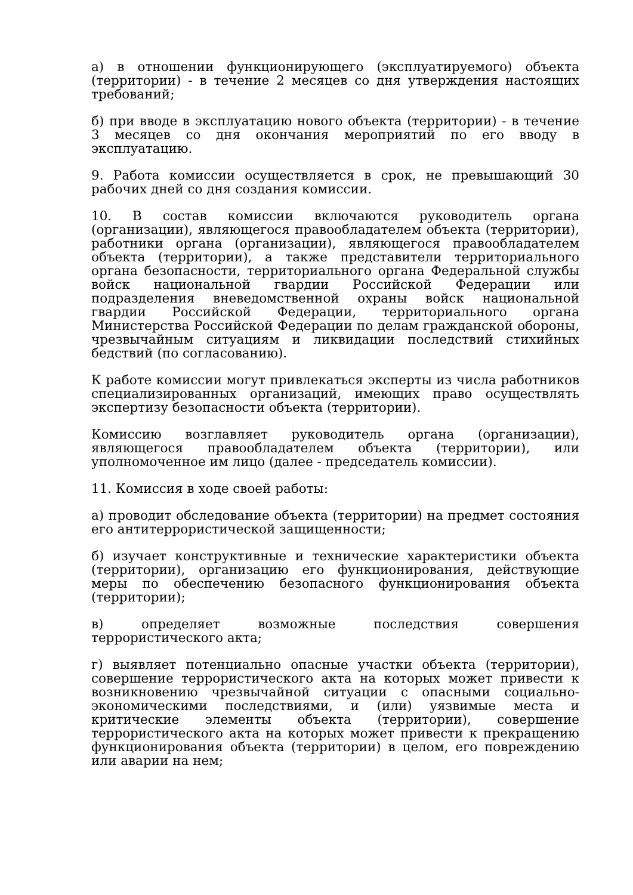а) в отношении функционирующего (эксплуатируемого) объекта (территории) - в течение 2 месяцев со дня утверждения настоящих требований;
б) при вводе в эксплуатацию нового объекта (территории) - в течение 3 месяцев со дня окончания мероприятий по его вводу в эксплуатацию.
9. Работа комиссии осуществляется в срок, не превышающий 30 рабочих дней со дня создания комиссии.
10. В состав комиссии включаются руководитель органа (организации), являющегося правообладателем объекта (территории), работники органа (организации), являющегося правообладателем объекта (территории), а также представители территориального органа безопасности, территориального органа Федеральной службы войск национальной гвардии Российской Федерации или подразделения вневедомственной охраны войск национальной гвардии Российской Федерации, территориального органа Министерства Российской Федерации по делам гражданской обороны, чрезвычайным ситуациям и ликвидации последствий стихийных бедствий (по согласованию).
К работе комиссии могут привлекаться эксперты из числа работников специализированных организаций, имеющих право осуществлять экспертизу безопасности объекта (территории).
Комиссию возглавляет руководитель органа (организации), являющегося правообладателем объекта (территории), или уполномоченное им лицо (далее - председатель комиссии).
11. Комиссия в ходе своей работы:
а) проводит обследование объекта (территории) на предмет состояния его антитеррористической защищенности;
б) изучает конструктивные и технические характеристики объекта (территории), организацию его функционирования, действующие меры по обеспечению безопасного функционирования объекта (территории);
в) определяет возможные последствия совершения террористического акта;
г) выявляет потенциально опасные участки объекта (территории), совершение террористического акта на которых может привести к возникновению чрезвычайной ситуации с опасными социально-экономическими последствиями, и (или) уязвимые места и критические элементы объекта (территории), совершение террористического акта на которых может привести к прекращению функционирования объекта (территории) в целом, его повреждению или аварии на нем;